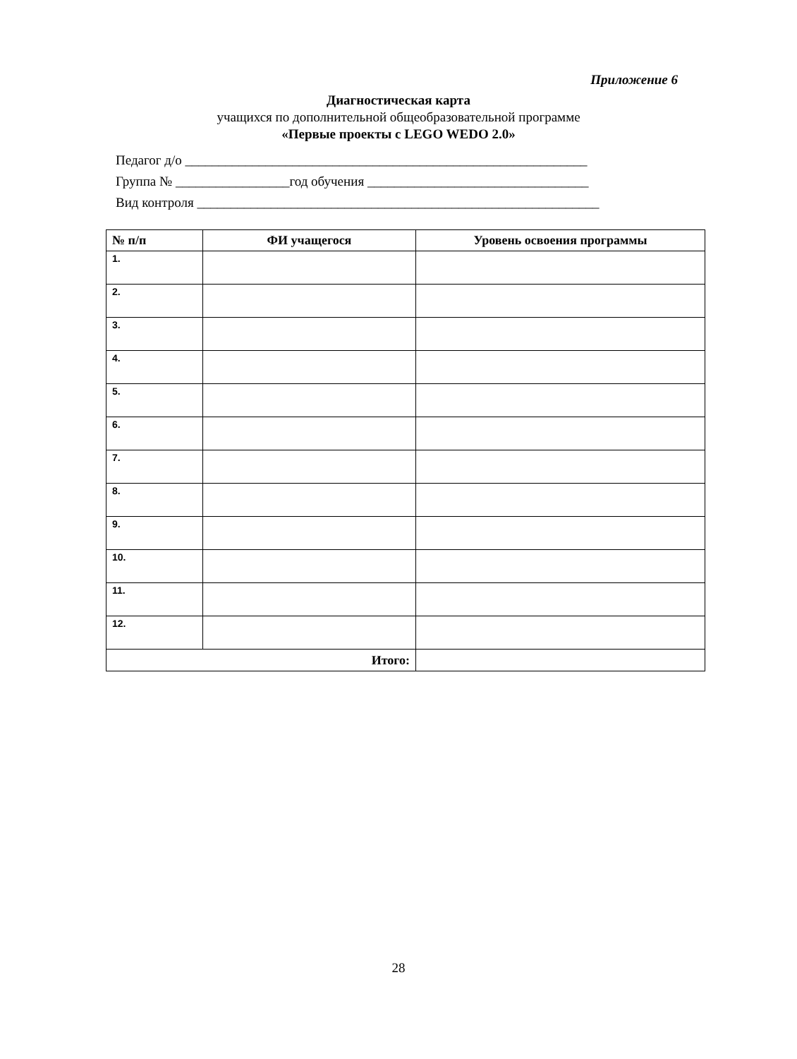Приложение 6
Диагностическая карта
учащихся по дополнительной общеобразовательной программе
«Первые проекты с LEGO WEDO 2.0»
Педагог д/о ____________________________________________________________
Группа № _________________год обучения _________________________________
Вид контроля ____________________________________________________________
| № п/п | ФИ учащегося | Уровень освоения программы |
| --- | --- | --- |
| 1. | | |
| 2. | | |
| 3. | | |
| 4. | | |
| 5. | | |
| 6. | | |
| 7. | | |
| 8. | | |
| 9. | | |
| 10. | | |
| 11. | | |
| 12. | | |
| Итого: | | |
28